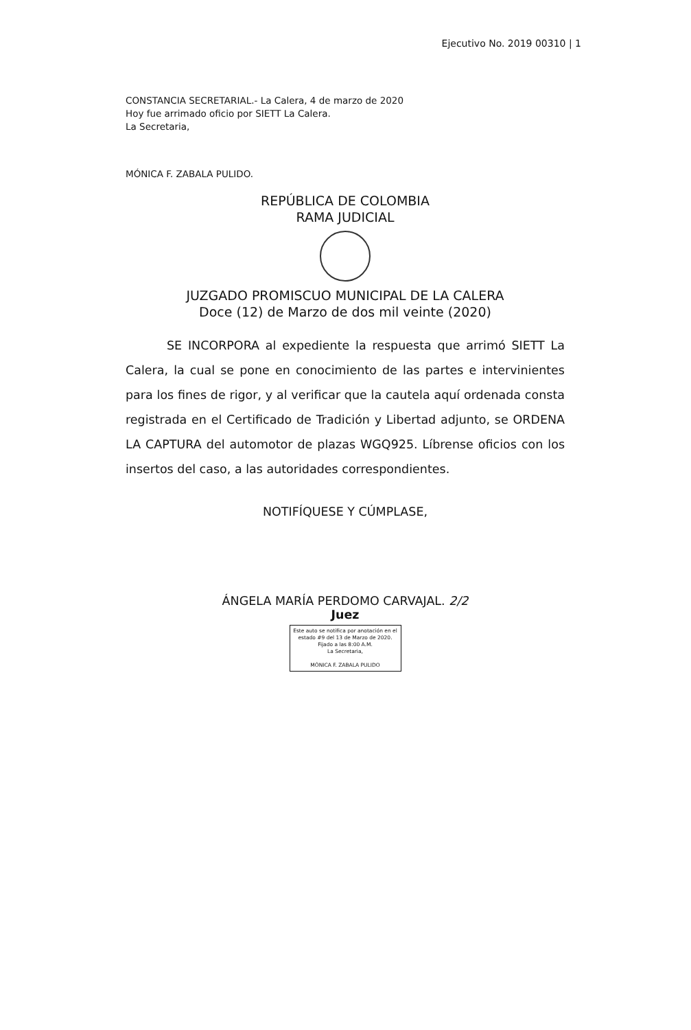Ejecutivo No. 2019 00310 | 1
CONSTANCIA SECRETARIAL.- La Calera, 4 de marzo de 2020
Hoy fue arrimado oficio por SIETT La Calera.
La Secretaria,
MÓNICA F. ZABALA PULIDO.
REPÚBLICA DE COLOMBIA
RAMA JUDICIAL
JUZGADO PROMISCUO MUNICIPAL DE LA CALERA
Doce (12) de Marzo de dos mil veinte (2020)
SE INCORPORA al expediente la respuesta que arrimó SIETT La Calera, la cual se pone en conocimiento de las partes e intervinientes para los fines de rigor, y al verificar que la cautela aquí ordenada consta registrada en el Certificado de Tradición y Libertad adjunto, se ORDENA LA CAPTURA del automotor de plazas WGQ925. Líbrense oficios con los insertos del caso, a las autoridades correspondientes.
NOTIFÍQUESE Y CÚMPLASE,
ÁNGELA MARÍA PERDOMO CARVAJAL. 2/2
Juez
Este auto se notifica por anotación en el estado #9 del 13 de Marzo de 2020. Fijado a las 8:00 A.M.
La Secretaria,
MÓNICA F. ZABALA PULIDO